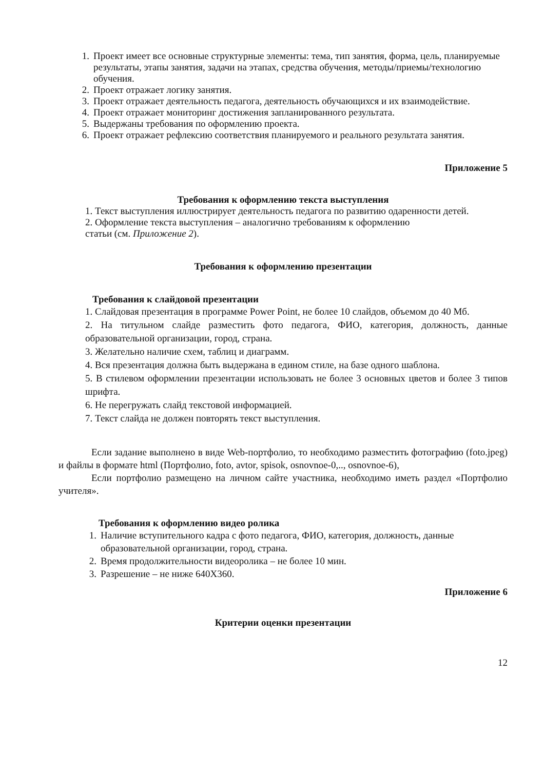1. Проект имеет все основные структурные элементы: тема, тип занятия, форма, цель, планируемые результаты, этапы занятия, задачи на этапах, средства обучения, методы/приемы/технологию обучения.
2. Проект отражает логику занятия.
3. Проект отражает деятельность педагога, деятельность обучающихся и их взаимодействие.
4. Проект отражает мониторинг достижения запланированного результата.
5. Выдержаны требования по оформлению проекта.
6. Проект отражает рефлексию соответствия планируемого и реального результата занятия.
Приложение 5
Требования к оформлению текста выступления
1. Текст выступления иллюстрирует деятельность педагога по развитию одаренности детей.
2. Оформление текста выступления – аналогично требованиям к оформлению
статьи (см. Приложение 2).
Требования к оформлению презентации
Требования к слайдовой презентации
1. Слайдовая презентация в программе Power Point, не более 10 слайдов, объемом до 40 Мб.
2. На титульном слайде разместить фото педагога, ФИО, категория, должность, данные образовательной организации, город, страна.
3. Желательно наличие схем, таблиц и диаграмм.
4. Вся презентация должна быть выдержана в едином стиле, на базе одного шаблона.
5. В стилевом оформлении презентации использовать не более 3 основных цветов и более 3 типов шрифта.
6. Не перегружать слайд текстовой информацией.
7. Текст слайда не должен повторять текст выступления.
Если задание выполнено в виде Web-портфолио, то необходимо разместить фотографию (foto.jpeg) и файлы в формате html (Портфолио, foto, avtor, spisok, osnovnoe-0,.., osnovnoe-6),
Если портфолио размещено на личном сайте участника, необходимо иметь раздел «Портфолио учителя».
Требования к оформлению видео ролика
1. Наличие вступительного кадра с фото педагога, ФИО, категория, должность, данные образовательной организации, город, страна.
2. Время продолжительности видеоролика – не более 10 мин.
3. Разрешение – не ниже 640Х360.
Приложение 6
Критерии оценки презентации
12